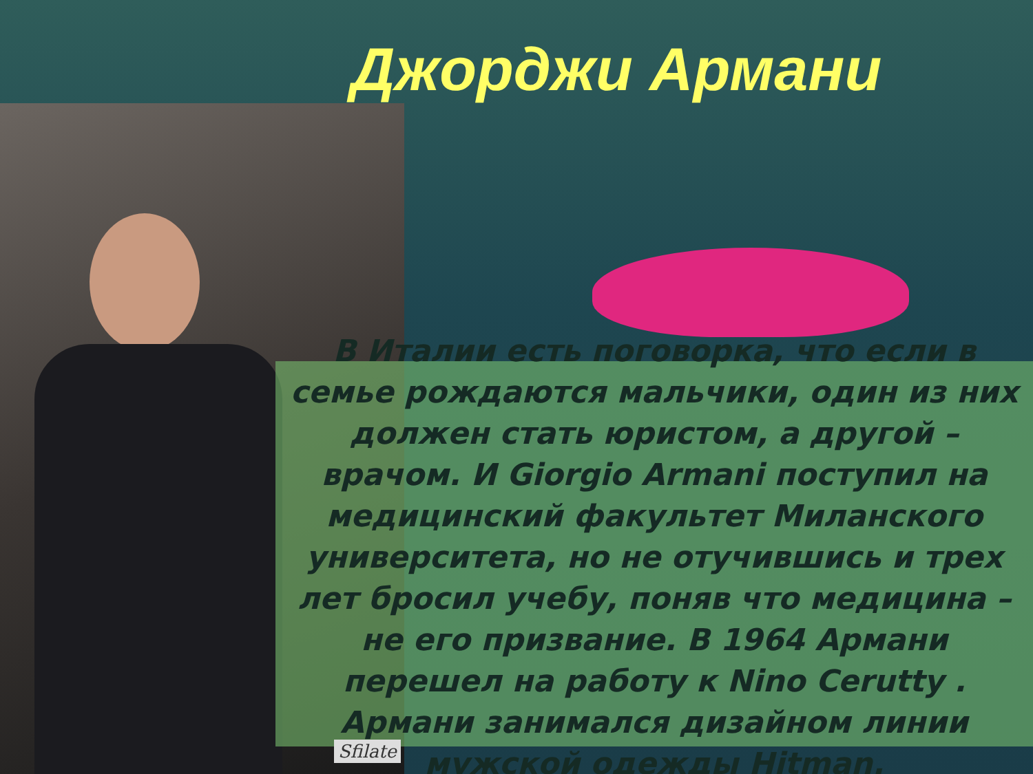Джорджи Армани
В Италии есть поговорка, что если в семье рождаются мальчики, один из них должен стать юристом, а другой – врачом. И Giorgio Armani поступил на медицинский факультет Миланского университета, но не отучившись и трех лет бросил учебу, поняв что медицина – не его призвание. В 1964 Армани перешел на работу к Nino Cerutty . Армани занимался дизайном линии мужской одежды Hitman.
Sfilate